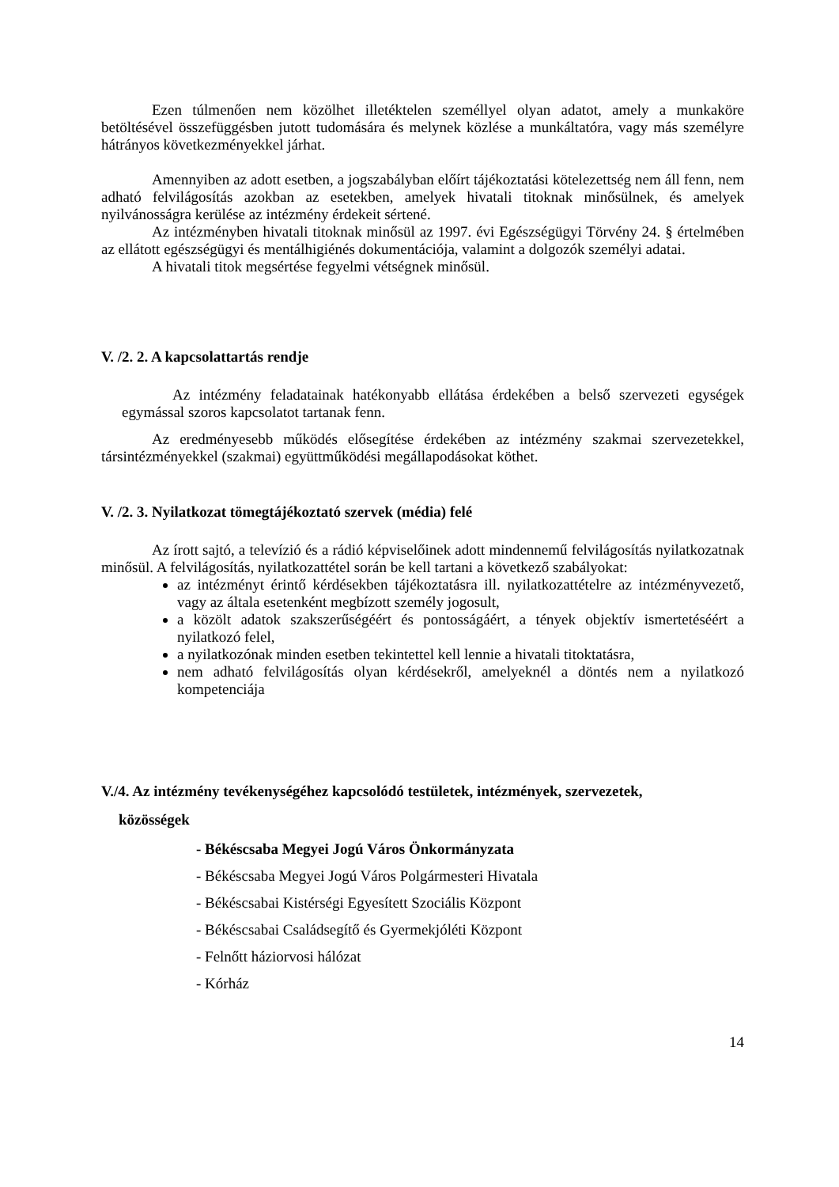Ezen túlmenően nem közölhet illetéktelen személlyel olyan adatot, amely a munkaköre betöltésével összefüggésben jutott tudomására és melynek közlése a munkáltatóra, vagy más személyre hátrányos következményekkel járhat.
Amennyiben az adott esetben, a jogszabályban előírt tájékoztatási kötelezettség nem áll fenn, nem adható felvilágosítás azokban az esetekben, amelyek hivatali titoknak minősülnek, és amelyek nyilvánosságra kerülése az intézmény érdekeit sértené.
Az intézményben hivatali titoknak minősül az 1997. évi Egészségügyi Törvény 24. § értelmében az ellátott egészségügyi és mentálhigiénés dokumentációja, valamint a dolgozók személyi adatai.
A hivatali titok megsértése fegyelmi vétségnek minősül.
V. /2. 2. A kapcsolattartás rendje
Az intézmény feladatainak hatékonyabb ellátása érdekében a belső szervezeti egységek egymással szoros kapcsolatot tartanak fenn.
Az eredményesebb működés elősegítése érdekében az intézmény szakmai szervezetekkel, társintézményekkel (szakmai) együttműködési megállapodásokat köthet.
V. /2. 3. Nyilatkozat tömegtájékoztató szervek (média) felé
Az írott sajtó, a televízió és a rádió képviselőinek adott mindennemű felvilágosítás nyilatkozatnak minősül. A felvilágosítás, nyilatkozattétel során be kell tartani a következő szabályokat:
az intézményt érintő kérdésekben tájékoztatásra ill. nyilatkozattételre az intézményvezető, vagy az általa esetenként megbízott személy jogosult,
a közölt adatok szakszerűségéért és pontosságáért, a tények objektív ismertetéséért a nyilatkozó felel,
a nyilatkozónak minden esetben tekintettel kell lennie a hivatali titoktatásra,
nem adható felvilágosítás olyan kérdésekről, amelyeknél a döntés nem a nyilatkozó kompetenciája
V./4. Az intézmény tevékenységéhez kapcsolódó testületek, intézmények, szervezetek,
közösségek
- Békéscsaba Megyei Jogú Város Önkormányzata
- Békéscsaba Megyei Jogú Város Polgármesteri Hivatala
- Békéscsabai Kistérségi Egyesített Szociális Központ
- Békéscsabai Családsegítő és Gyermekjóléti Központ
- Felnőtt háziorvosi hálózat
- Kórház
14